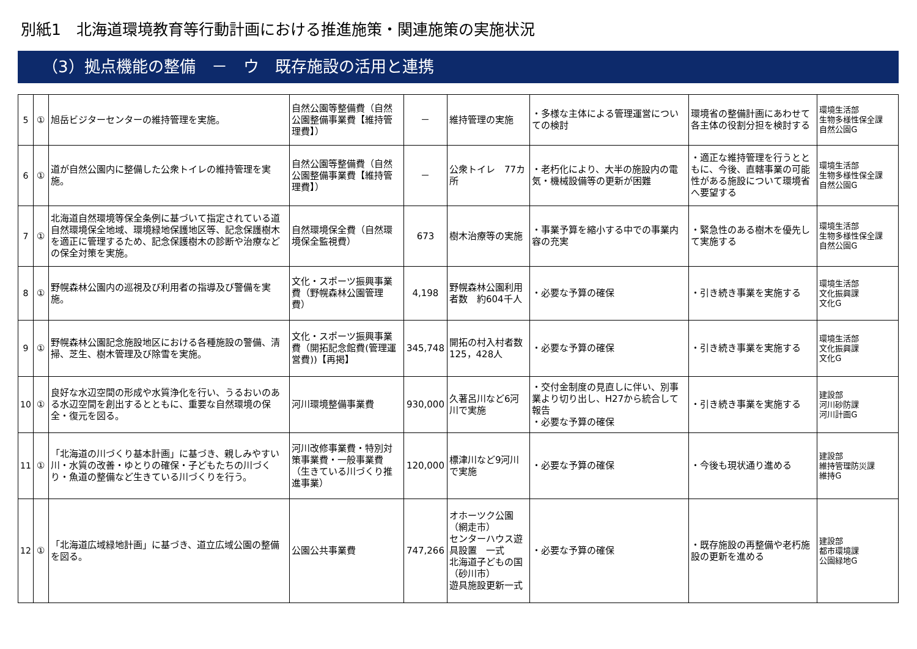別紙1　北海道環境教育等行動計画における推進施策・関連施策の実施状況
（3）拠点機能の整備　－　ウ　既存施設の活用と連携
| 5 | ① | 旭岳ビジターセンターの維持管理を実施。 | 自然公園等整備費（自然公園整備事業費【維持管理費】） | － | 維持管理の実施 | ・多様な主体による管理運営についての検討 | 環境省の整備計画にあわせて各主体の役割分担を検討する | 環境生活部 生物多様性保全課 自然公園G |
| 6 | ① | 道が自然公園内に整備した公衆トイレの維持管理を実施。 | 自然公園等整備費（自然公園整備事業費【維持管理費】） | － | 公衆トイレ 77カ所 | ・老朽化により、大半の施設内の電気・機械設備等の更新が困難 | ・適正な維持管理を行うとともに、今後、直轄事業の可能性がある施設について環境省へ要望する | 環境生活部 生物多様性保全課 自然公園G |
| 7 | ① | 北海道自然環境等保全条例に基づいて指定されている道自然環境保全地域、環境緑地保護地区等、記念保護樹木を適正に管理するため、記念保護樹木の診断や治療などの保全対策を実施。 | 自然環境保全費（自然環境保全監視費） | 673 | 樹木治療等の実施 | ・事業予算を縮小する中での事業内容の充実 | ・緊急性のある樹木を優先して実施する | 環境生活部 生物多様性保全課 自然公園G |
| 8 | ① | 野幌森林公園内の巡視及び利用者の指導及び警備を実施。 | 文化・スポーツ振興事業費（野幌森林公園管理費） | 4,198 | 野幌森林公園利用者数 約604千人 | ・必要な予算の確保 | ・引き続き事業を実施する | 環境生活部 文化振興課 文化G |
| 9 | ① | 野幌森林公園記念施設地区における各種施設の警備、清掃、芝生、樹木管理及び除雪を実施。 | 文化・スポーツ振興事業費（開拓記念館費(管理運営費))【再掲】 | 345,748 | 開拓の村入村者数 125，428人 | ・必要な予算の確保 | ・引き続き事業を実施する | 環境生活部 文化振興課 文化G |
| 10 | ① | 良好な水辺空間の形成や水質浄化を行い、うるおいのある水辺空間を創出するとともに、重要な自然環境の保全・復元を図る。 | 河川環境整備事業費 | 930,000 | 久著呂川など6河川で実施 | ・交付金制度の見直しに伴い、別事業より切り出し、H27から統合して報告 ・必要な予算の確保 | ・引き続き事業を実施する | 建設部 河川砂防課 河川計画G |
| 11 | ① | 「北海道の川づくり基本計画」に基づき、親しみやすい川・水質の改善・ゆとりの確保・子どもたちの川づくり・魚道の整備など生きている川づくりを行う。 | 河川改修事業費・特別対策事業費・一般事業費（生きている川づくり推進事業） | 120,000 | 標津川など9河川で実施 | ・必要な予算の確保 | ・今後も現状通り進める | 建設部 維持管理防災課 維持G |
| 12 | ① | 「北海道広域緑地計画」に基づき、道立広域公園の整備を図る。 | 公園公共事業費 | 747,266 | オホーツク公園（網走市） センターハウス遊具設置 一式 北海道子どもの国（砂川市） 遊具施設更新一式 | ・必要な予算の確保 | ・既存施設の再整備や老朽施設の更新を進める | 建設部 都市環境課 公園緑地G |